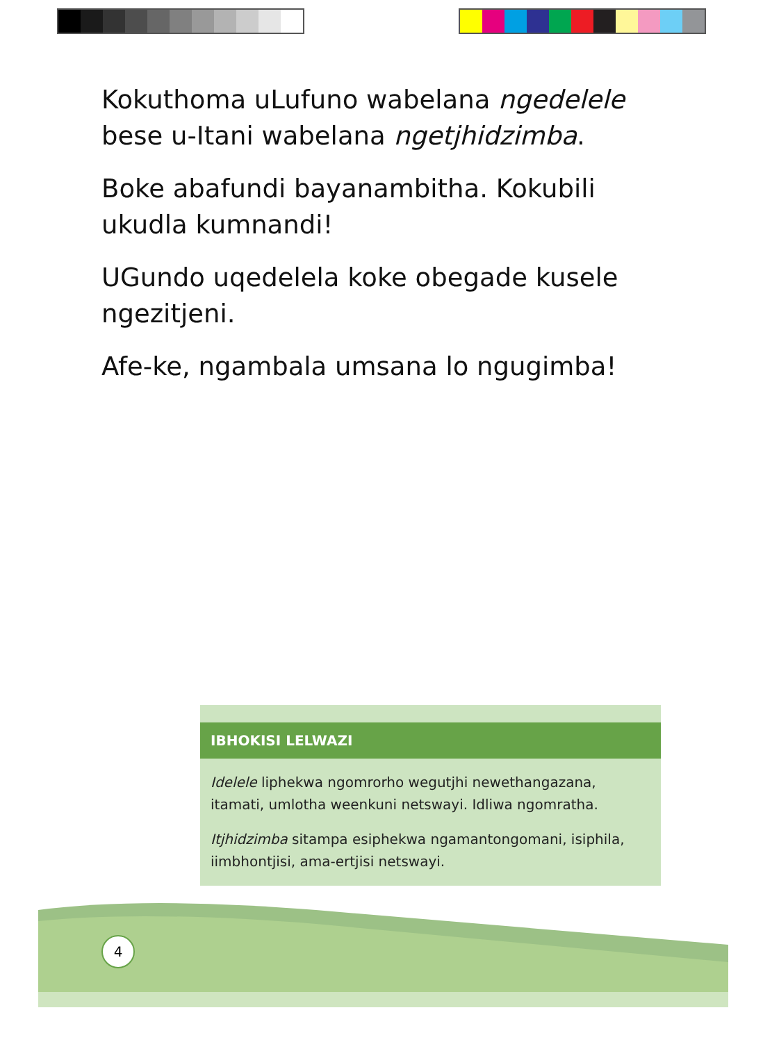Kokuthoma uLufuno wabelana ngedelele bese u-Itani wabelana ngetjhidzimba.
Boke abafundi bayanambitha. Kokubili ukudla kumnandi!
UGundo uqedelela koke obegade kusele ngezitjeni.
Afe-ke, ngambala umsana lo ngugimba!
IBHOKISI LELWAZI
Idelele liphekwa ngomrorho wegutjhi newethangazana, itamati, umlotha weenkuni netswayi. Idliwa ngomratha.
Itjhidzimba sitampa esiphekwa ngamantongomani, isiphila, iimbhontjisi, ama-ertjisi netswayi.
4